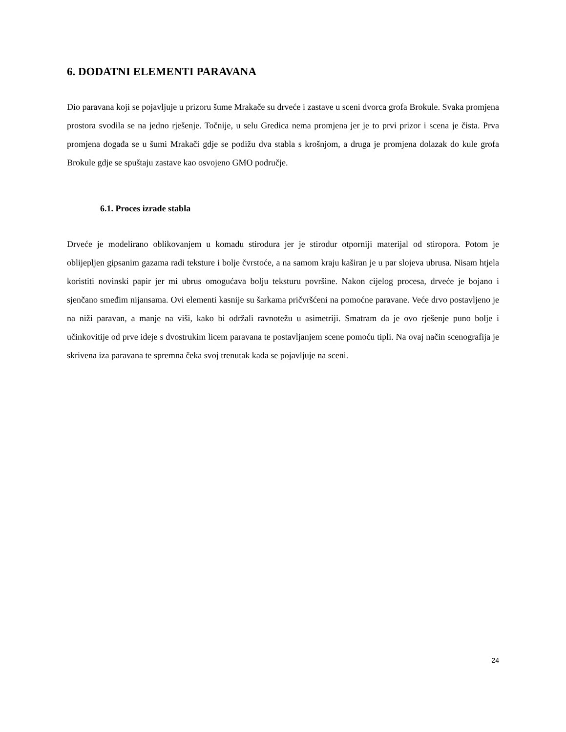6. DODATNI ELEMENTI PARAVANA
Dio paravana koji se pojavljuje u prizoru šume Mrakače su drveće i zastave u sceni dvorca grofa Brokule. Svaka promjena prostora svodila se na jedno rješenje. Točnije, u selu Gredica nema promjena jer je to prvi prizor i scena je čista. Prva promjena događa se u šumi Mrakači gdje se podižu dva stabla s krošnjom, a druga je promjena dolazak do kule grofa Brokule gdje se spuštaju zastave kao osvojeno GMO područje.
6.1. Proces izrade stabla
Drveće je modelirano oblikovanjem u komadu stirodura jer je stirodur otporniji materijal od stiropora. Potom je oblijepljen gipsanim gazama radi teksture i bolje čvrstoće, a na samom kraju kaširan je u par slojeva ubrusa. Nisam htjela koristiti novinski papir jer mi ubrus omogućava bolju teksturu površine. Nakon cijelog procesa, drveće je bojano i sjenčano smeđim nijansama. Ovi elementi kasnije su šarkama pričvršćeni na pomoćne paravane. Veće drvo postavljeno je na niži paravan, a manje na viši, kako bi održali ravnotežu u asimetriji. Smatram da je ovo rješenje puno bolje i učinkovitije od prve ideje s dvostrukim licem paravana te postavljanjem scene pomoću tipli. Na ovaj način scenografija je skrivena iza paravana te spremna čeka svoj trenutak kada se pojavljuje na sceni.
24